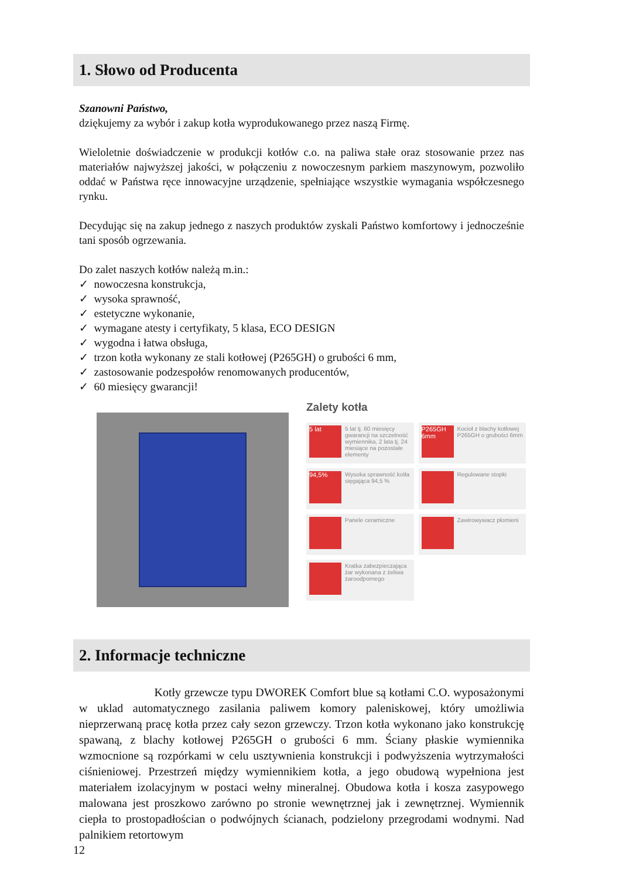1. Słowo od Producenta
Szanowni Państwo,
dziękujemy za wybór i zakup kotła wyprodukowanego przez naszą Firmę.
Wieloletnie doświadczenie w produkcji kotłów c.o. na paliwa stałe oraz stosowanie przez nas materiałów najwyższej jakości, w połączeniu z nowoczesnym parkiem maszynowym, pozwoliło oddać w Państwa ręce innowacyjne urządzenie, spełniające wszystkie wymagania współczesnego rynku.
Decydując się na zakup jednego z naszych produktów zyskali Państwo komfortowy i jednocześnie tani sposób ogrzewania.
Do zalet naszych kotłów należą m.in.:
✓ nowoczesna konstrukcja,
✓ wysoka sprawność,
✓ estetyczne wykonanie,
✓ wymagane atesty i certyfikaty, 5 klasa, ECO DESIGN
✓ wygodna i łatwa obsługa,
✓ trzon kotła wykonany ze stali kotłowej (P265GH) o grubości 6 mm,
✓ zastosowanie podzespołów renomowanych producentów,
✓ 60 miesięcy gwarancji!
Zalety kotła
5 lat
5 lat tj. 60 miesięcy gwarancji na szczelność wymiennika, 2 lata tj. 24 miesiące na pozostałe elementy
P265GH 6mm
Kocioł z blachy kotłowej P265GH o grubości 6mm
94,5%
Wysoka sprawność kotła sięgająca 94,5 %
Regulowane stopki
Panele ceramiczne
Zawirowywacz płomieni
Kratka zabezpieczająca żar wykonana z żeliwa żaroodpornego
2. Informacje techniczne
Kotły grzewcze typu DWOREK Comfort blue są kotłami C.O. wyposażonymi w uklad automatycznego zasilania paliwem komory paleniskowej, który umożliwia nieprzerwaną pracę kotła przez cały sezon grzewczy. Trzon kotła wykonano jako konstrukcję spawaną, z blachy kotłowej P265GH o grubości 6 mm. Ściany płaskie wymiennika wzmocnione są rozpórkami w celu usztywnienia konstrukcji i podwyższenia wytrzymałości ciśnieniowej. Przestrzeń między wymiennikiem kotła, a jego obudową wypełniona jest materiałem izolacyjnym w postaci wełny mineralnej. Obudowa kotła i kosza zasypowego malowana jest proszkowo zarówno po stronie wewnętrznej jak i zewnętrznej. Wymiennik ciepła to prostopadłościan o podwójnych ścianach, podzielony przegrodami wodnymi. Nad palnikiem retortowym
12